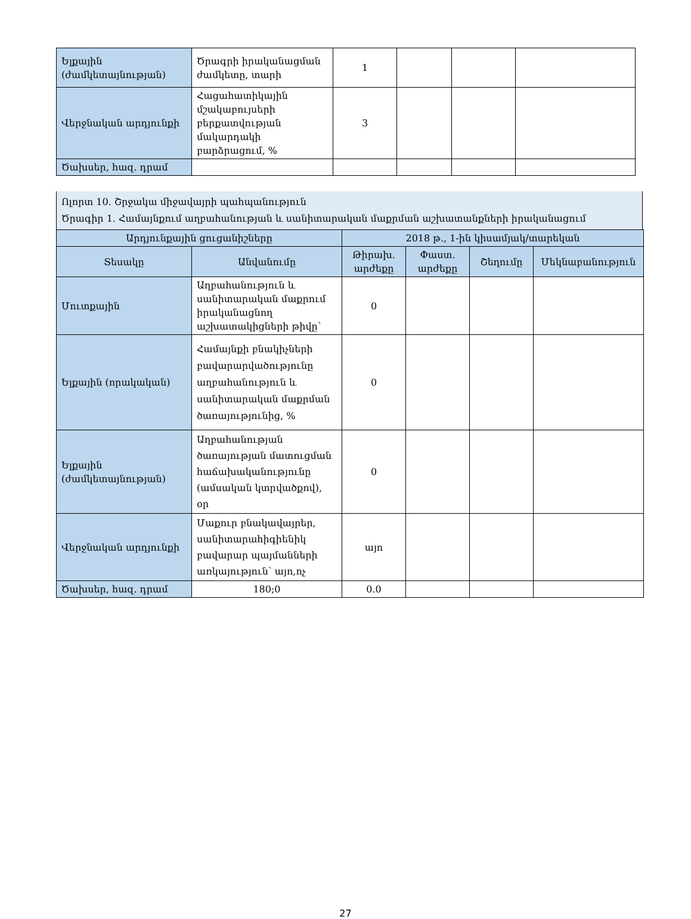| Ելքային (ժամկետայնության) | Ծրագրի իրականացման ժամկետը, տարի | 1 | | | |
| Վերջնական արդյունքի | Հացահատիկային մշակաբույսերի բերքատվության մակարդակի բարձրացում, % | 3 | | | |
| Ծախսեր, հազ. դրամ | | | | | |
Ոլորտ 10. Շրջակա միջավայրի պահպանություն
Ծրագիր 1. Համայնքում աղբահանության և սանիտարական մաքրման աշխատանքների իրականացում
| Արդյունքային ցուցանիշները | | 2018 թ., 1-ին կիսամյակ/տարեկան | | | |
| --- | --- | --- | --- | --- | --- |
| Տեսակը | Անվանումը | Թիրախ. արժեքը | Փաստ. արժեքը | Շեղումը | Մեկնաբանություն |
| Մուտքային | Աղբահանություն և սանիտարական մաքրում իրականացնող աշխատակիցների թիվը՝ | 0 | | | |
| Ելքային (որակական) | Համայնքի բնակիչների բավարարվածությունը աղբահանություն և սանիտարական մաքրման ծառայությունից, % | 0 | | | |
| Ելքային (ժամկետայնության) | Աղբահանության ծառայության մատուցման հաճախականությունը (ամսական կտրվածքով), օր | 0 | | | |
| Վերջնական արդյունքի | Մաքուր բնակավայրեր, սանիտարահիգիենիկ բավարար պայմանների առկայություն՝ այո,ոչ | այո | | | |
| Ծախսեր, հազ. դրամ | 180;0 | 0.0 | | | |
27